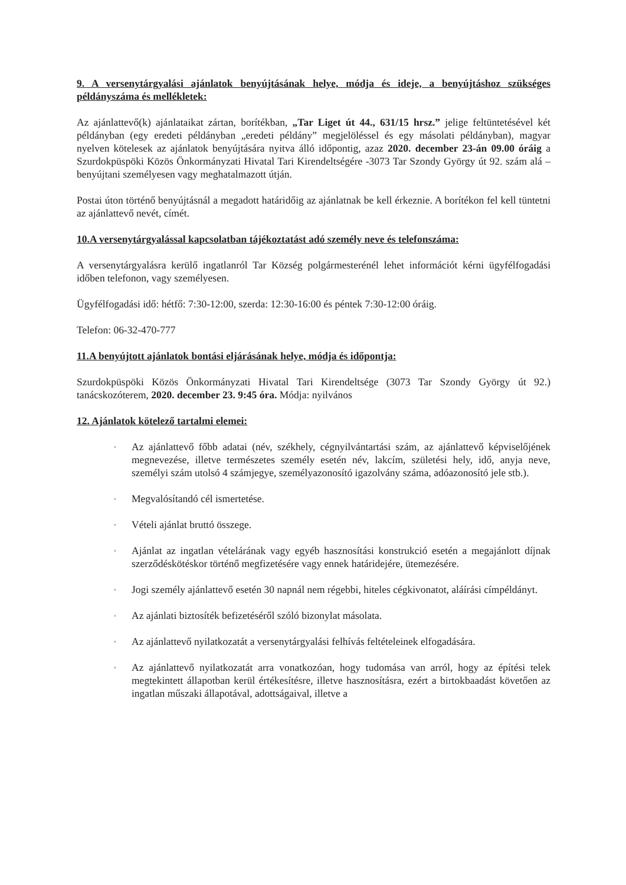9. A versenytárgyalási ajánlatok benyújtásának helye, módja és ideje, a benyújtáshoz szükséges példányszáma és mellékletek:
Az ajánlattevő(k) ajánlataikat zártan, borítékban, „Tar Liget út 44., 631/15 hrsz.” jelige feltüntetésével két példányban (egy eredeti példányban „eredeti példány” megjelöléssel és egy másolati példányban), magyar nyelven kötelesek az ajánlatok benyújtására nyitva álló időpontig, azaz 2020. december 23-án 09.00 óráig a Szurdokpüspöki Közös Önkormányzati Hivatal Tari Kirendeltségére -3073 Tar Szondy György út 92. szám alá – benyújtani személyesen vagy meghatalmazott útján.
Postai úton történő benyújtásnál a megadott határidőig az ajánlatnak be kell érkeznie. A borítékon fel kell tüntetni az ajánlattevő nevét, címét.
10.A versenytárgyalással kapcsolatban tájékoztatást adó személy neve és telefonszáma:
A versenytárgyalásra kerülő ingatlanról Tar Község polgármesterénél lehet információt kérni ügyfélfogadási időben telefonon, vagy személyesen.
Ügyfélfogadási idő: hétfő: 7:30-12:00, szerda: 12:30-16:00 és péntek 7:30-12:00 óráig.
Telefon: 06-32-470-777
11.A benyújtott ajánlatok bontási eljárásának helye, módja és időpontja:
Szurdokpüspöki Közös Önkormányzati Hivatal Tari Kirendeltsége (3073 Tar Szondy György út 92.) tanácskozóterem, 2020. december 23. 9:45 óra. Módja: nyilvános
12. Ajánlatok kötelező tartalmi elemei:
◦ Az ajánlattevő főbb adatai (név, székhely, cégnyilvántartási szám, az ajánlattevő képviselőjének megnevezése, illetve természetes személy esetén név, lakcím, születési hely, idő, anyja neve, személyi szám utolsó 4 számjegye, személyazonosító igazolvány száma, adóazonosító jele stb.).
◦ Megvalósítandó cél ismertetése.
◦ Vételi ajánlat bruttó összege.
◦ Ajánlat az ingatlan vételárának vagy egyéb hasznosítási konstrukció esetén a megajánlott díjnak szerződéskötéskor történő megfizetésére vagy ennek határidejére, ütemezésére.
◦ Jogi személy ajánlattevő esetén 30 napnál nem régebbi, hiteles cégkivonatot, aláírási címpéldányt.
◦ Az ajánlati biztosíték befizetéséről szóló bizonylat másolata.
◦ Az ajánlattevő nyilatkozatát a versenytárgyalási felhívás feltételeinek elfogadására.
◦ Az ajánlattevő nyilatkozatát arra vonatkozóan, hogy tudomása van arról, hogy az építési telek megtekintett állapotban kerül értékesítésre, illetve hasznosításra, ezért a birtokbaadást követően az ingatlan műszaki állapotával, adottságaival, illetve a